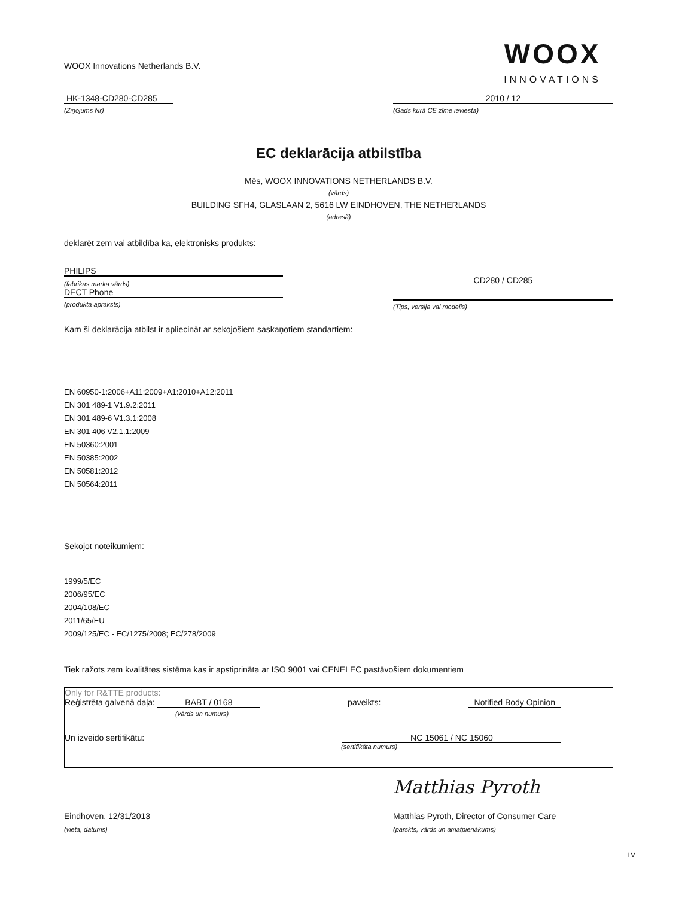WOOX Innovations Netherlands B.V.
WOOX
INNOVATIONS
HK-1348-CD280-CD285 2010 / 12
(Ziņojums Nr) (Gads kurā CE zīme ieviesta)
EC deklarācija atbilstība
Mēs, WOOX INNOVATIONS NETHERLANDS B.V.
(vārds)
BUILDING SFH4, GLASLAAN 2, 5616 LW EINDHOVEN, THE NETHERLANDS
(adresă)
deklarēt zem vai atbildība ka, elektronisks produkts:
PHILIPS
(fabrikas marka vārds)
DECT Phone
(produkta apraksts)
CD280 / CD285
(Tips, versija vai modelis)
Kam ši deklarācija atbilst ir apliecināt ar sekojošiem saskaņotiem standartiem:
EN 60950-1:2006+A11:2009+A1:2010+A12:2011
EN 301 489-1 V1.9.2:2011
EN 301 489-6 V1.3.1:2008
EN 301 406 V2.1.1:2009
EN 50360:2001
EN 50385:2002
EN 50581:2012
EN 50564:2011
Sekojot noteikumiem:
1999/5/EC
2006/95/EC
2004/108/EC
2011/65/EU
2009/125/EC - EC/1275/2008; EC/278/2009
Tiek ražots zem kvalitātes sistēma kas ir apstiprināta ar ISO 9001 vai CENELEC pastāvošiem dokumentiem
Only for R&TTE products:
Reģistrēta galvenā daļa: BABT / 0168 paveikts: Notified Body Opinion
(vārds un numurs)
Un izveido sertifikātu: NC 15061 / NC 15060
(sertifikāta numurs)
Eindhoven, 12/31/2013
(vieta, datums)
Matthias Pyroth
Matthias Pyroth, Director of Consumer Care
(parskts, vārds un amatpienākums)
LV